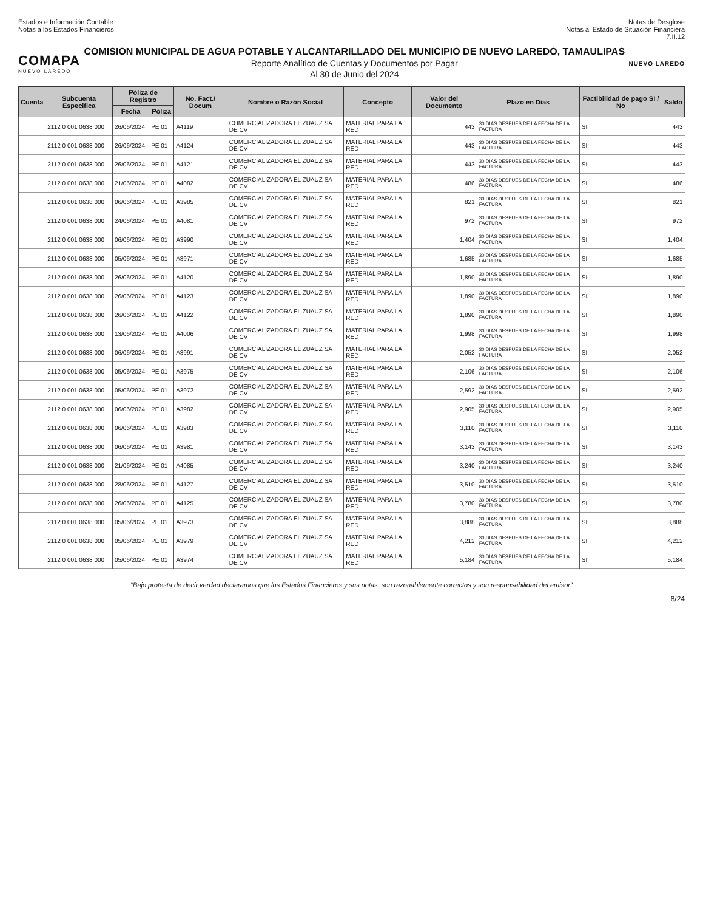Estados e Información Contable
Notas a los Estados Financieros
Notas de Desglose
Notas al Estado de Situación Financiera
7.II.12
COMAPA
NUEVO LAREDO
COMISION MUNICIPAL DE AGUA POTABLE Y ALCANTARILLADO DEL MUNICIPIO DE NUEVO LAREDO, TAMAULIPAS
Reporte Analítico de Cuentas y Documentos por Pagar
Al 30 de Junio del 2024
NUEVO LAREDO
| Cuenta | Subcuenta Especifica | Póliza de Registro | | No. Fact./ Docum | Nombre o Razón Social | Concepto | Valor del Documento | Plazo en Dias | Factibilidad de pago SI / No | Saldo |
| --- | --- | --- | --- | --- | --- | --- | --- | --- | --- | --- |
| | | Fecha | Póliza | | | | | | | |
| | 2112 0 001 0638 000 | 26/06/2024 | PE 01 | A4119 | COMERCIALIZADORA EL ZUAUZ SA DE CV | MATERIAL PARA LA RED | 443 | 30 DIAS DESPUES DE LA FECHA DE LA FACTURA | SI | 443 |
| | 2112 0 001 0638 000 | 26/06/2024 | PE 01 | A4124 | COMERCIALIZADORA EL ZUAUZ SA DE CV | MATERIAL PARA LA RED | 443 | 30 DIAS DESPUES DE LA FECHA DE LA FACTURA | SI | 443 |
| | 2112 0 001 0638 000 | 26/06/2024 | PE 01 | A4121 | COMERCIALIZADORA EL ZUAUZ SA DE CV | MATERIAL PARA LA RED | 443 | 30 DIAS DESPUES DE LA FECHA DE LA FACTURA | SI | 443 |
| | 2112 0 001 0638 000 | 21/06/2024 | PE 01 | A4082 | COMERCIALIZADORA EL ZUAUZ SA DE CV | MATERIAL PARA LA RED | 486 | 30 DIAS DESPUES DE LA FECHA DE LA FACTURA | SI | 486 |
| | 2112 0 001 0638 000 | 06/06/2024 | PE 01 | A3985 | COMERCIALIZADORA EL ZUAUZ SA DE CV | MATERIAL PARA LA RED | 821 | 30 DIAS DESPUES DE LA FECHA DE LA FACTURA | SI | 821 |
| | 2112 0 001 0638 000 | 24/06/2024 | PE 01 | A4081 | COMERCIALIZADORA EL ZUAUZ SA DE CV | MATERIAL PARA LA RED | 972 | 30 DIAS DESPUES DE LA FECHA DE LA FACTURA | SI | 972 |
| | 2112 0 001 0638 000 | 06/06/2024 | PE 01 | A3990 | COMERCIALIZADORA EL ZUAUZ SA DE CV | MATERIAL PARA LA RED | 1,404 | 30 DIAS DESPUES DE LA FECHA DE LA FACTURA | SI | 1,404 |
| | 2112 0 001 0638 000 | 05/06/2024 | PE 01 | A3971 | COMERCIALIZADORA EL ZUAUZ SA DE CV | MATERIAL PARA LA RED | 1,685 | 30 DIAS DESPUES DE LA FECHA DE LA FACTURA | SI | 1,685 |
| | 2112 0 001 0638 000 | 26/06/2024 | PE 01 | A4120 | COMERCIALIZADORA EL ZUAUZ SA DE CV | MATERIAL PARA LA RED | 1,890 | 30 DIAS DESPUES DE LA FECHA DE LA FACTURA | SI | 1,890 |
| | 2112 0 001 0638 000 | 26/06/2024 | PE 01 | A4123 | COMERCIALIZADORA EL ZUAUZ SA DE CV | MATERIAL PARA LA RED | 1,890 | 30 DIAS DESPUES DE LA FECHA DE LA FACTURA | SI | 1,890 |
| | 2112 0 001 0638 000 | 26/06/2024 | PE 01 | A4122 | COMERCIALIZADORA EL ZUAUZ SA DE CV | MATERIAL PARA LA RED | 1,890 | 30 DIAS DESPUES DE LA FECHA DE LA FACTURA | SI | 1,890 |
| | 2112 0 001 0638 000 | 13/06/2024 | PE 01 | A4006 | COMERCIALIZADORA EL ZUAUZ SA DE CV | MATERIAL PARA LA RED | 1,998 | 30 DIAS DESPUES DE LA FECHA DE LA FACTURA | SI | 1,998 |
| | 2112 0 001 0638 000 | 06/06/2024 | PE 01 | A3991 | COMERCIALIZADORA EL ZUAUZ SA DE CV | MATERIAL PARA LA RED | 2,052 | 30 DIAS DESPUES DE LA FECHA DE LA FACTURA | SI | 2,052 |
| | 2112 0 001 0638 000 | 05/06/2024 | PE 01 | A3975 | COMERCIALIZADORA EL ZUAUZ SA DE CV | MATERIAL PARA LA RED | 2,106 | 30 DIAS DESPUES DE LA FECHA DE LA FACTURA | SI | 2,106 |
| | 2112 0 001 0638 000 | 05/06/2024 | PE 01 | A3972 | COMERCIALIZADORA EL ZUAUZ SA DE CV | MATERIAL PARA LA RED | 2,592 | 30 DIAS DESPUES DE LA FECHA DE LA FACTURA | SI | 2,592 |
| | 2112 0 001 0638 000 | 06/06/2024 | PE 01 | A3982 | COMERCIALIZADORA EL ZUAUZ SA DE CV | MATERIAL PARA LA RED | 2,905 | 30 DIAS DESPUES DE LA FECHA DE LA FACTURA | SI | 2,905 |
| | 2112 0 001 0638 000 | 06/06/2024 | PE 01 | A3983 | COMERCIALIZADORA EL ZUAUZ SA DE CV | MATERIAL PARA LA RED | 3,110 | 30 DIAS DESPUES DE LA FECHA DE LA FACTURA | SI | 3,110 |
| | 2112 0 001 0638 000 | 06/06/2024 | PE 01 | A3981 | COMERCIALIZADORA EL ZUAUZ SA DE CV | MATERIAL PARA LA RED | 3,143 | 30 DIAS DESPUES DE LA FECHA DE LA FACTURA | SI | 3,143 |
| | 2112 0 001 0638 000 | 21/06/2024 | PE 01 | A4085 | COMERCIALIZADORA EL ZUAUZ SA DE CV | MATERIAL PARA LA RED | 3,240 | 30 DIAS DESPUES DE LA FECHA DE LA FACTURA | SI | 3,240 |
| | 2112 0 001 0638 000 | 28/06/2024 | PE 01 | A4127 | COMERCIALIZADORA EL ZUAUZ SA DE CV | MATERIAL PARA LA RED | 3,510 | 30 DIAS DESPUES DE LA FECHA DE LA FACTURA | SI | 3,510 |
| | 2112 0 001 0638 000 | 26/06/2024 | PE 01 | A4125 | COMERCIALIZADORA EL ZUAUZ SA DE CV | MATERIAL PARA LA RED | 3,780 | 30 DIAS DESPUES DE LA FECHA DE LA FACTURA | SI | 3,780 |
| | 2112 0 001 0638 000 | 05/06/2024 | PE 01 | A3973 | COMERCIALIZADORA EL ZUAUZ SA DE CV | MATERIAL PARA LA RED | 3,888 | 30 DIAS DESPUES DE LA FECHA DE LA FACTURA | SI | 3,888 |
| | 2112 0 001 0638 000 | 05/06/2024 | PE 01 | A3979 | COMERCIALIZADORA EL ZUAUZ SA DE CV | MATERIAL PARA LA RED | 4,212 | 30 DIAS DESPUES DE LA FECHA DE LA FACTURA | SI | 4,212 |
| | 2112 0 001 0638 000 | 05/06/2024 | PE 01 | A3974 | COMERCIALIZADORA EL ZUAUZ SA DE CV | MATERIAL PARA LA RED | 5,184 | 30 DIAS DESPUES DE LA FECHA DE LA FACTURA | SI | 5,184 |
"Bajo protesta de decir verdad declaramos que los Estados Financieros y sus notas, son razonablemente correctos y son responsabilidad del emisor"
8/24